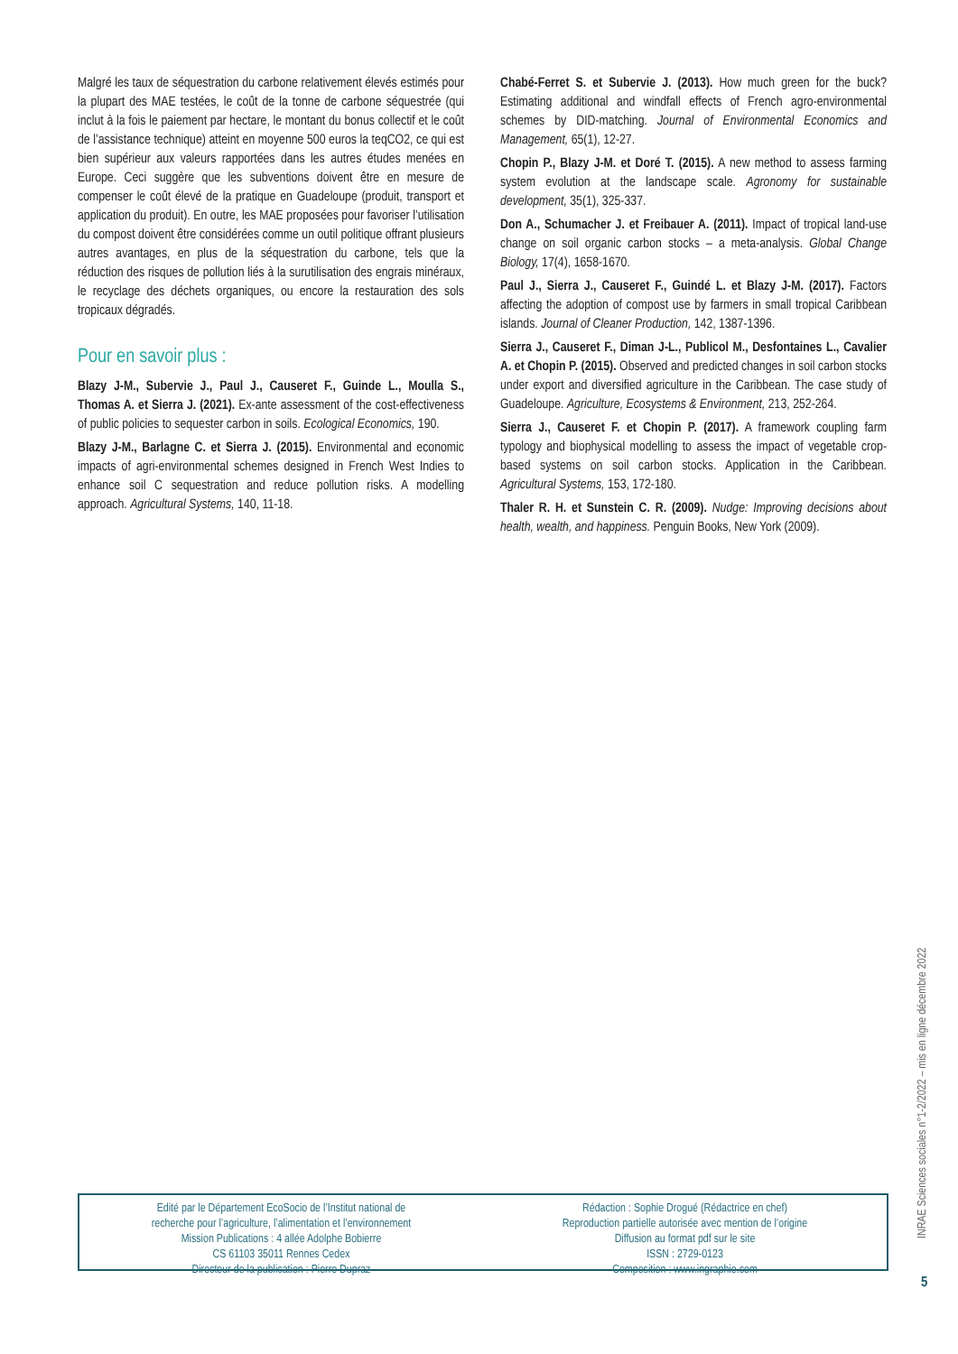Malgré les taux de séquestration du carbone relativement élevés estimés pour la plupart des MAE testées, le coût de la tonne de carbone séquestrée (qui inclut à la fois le paiement par hectare, le montant du bonus collectif et le coût de l’assistance technique) atteint en moyenne 500 euros la teqCO2, ce qui est bien supérieur aux valeurs rapportées dans les autres études menées en Europe. Ceci suggère que les subventions doivent être en mesure de compenser le coût élevé de la pratique en Guadeloupe (produit, transport et application du produit). En outre, les MAE proposées pour favoriser l’utilisation du compost doivent être considérées comme un outil politique offrant plusieurs autres avantages, en plus de la séquestration du carbone, tels que la réduction des risques de pollution liés à la surutilisation des engrais minéraux, le recyclage des déchets organiques, ou encore la restauration des sols tropicaux dégradés.
Pour en savoir plus :
Blazy J-M., Subervie J., Paul J., Causeret F., Guinde L., Moulla S., Thomas A. et Sierra J. (2021). Ex-ante assessment of the cost-effectiveness of public policies to sequester carbon in soils. Ecological Economics, 190.
Blazy J-M., Barlagne C. et Sierra J. (2015). Environmental and economic impacts of agri-environmental schemes designed in French West Indies to enhance soil C sequestration and reduce pollution risks. A modelling approach. Agricultural Systems, 140, 11-18.
Chabé-Ferret S. et Subervie J. (2013). How much green for the buck? Estimating additional and windfall effects of French agro-environmental schemes by DID-matching. Journal of Environmental Economics and Management, 65(1), 12-27.
Chopin P., Blazy J-M. et Doré T. (2015). A new method to assess farming system evolution at the landscape scale. Agronomy for sustainable development, 35(1), 325-337.
Don A., Schumacher J. et Freibauer A. (2011). Impact of tropical land-use change on soil organic carbon stocks – a meta-analysis. Global Change Biology, 17(4), 1658-1670.
Paul J., Sierra J., Causeret F., Guindé L. et Blazy J-M. (2017). Factors affecting the adoption of compost use by farmers in small tropical Caribbean islands. Journal of Cleaner Production, 142, 1387-1396.
Sierra J., Causeret F., Diman J-L., Publicol M., Desfontaines L., Cavalier A. et Chopin P. (2015). Observed and predicted changes in soil carbon stocks under export and diversified agriculture in the Caribbean. The case study of Guadeloupe. Agriculture, Ecosystems & Environment, 213, 252-264.
Sierra J., Causeret F. et Chopin P. (2017). A framework coupling farm typology and biophysical modelling to assess the impact of vegetable crop-based systems on soil carbon stocks. Application in the Caribbean. Agricultural Systems, 153, 172-180.
Thaler R. H. et Sunstein C. R. (2009). Nudge: Improving decisions about health, wealth, and happiness. Penguin Books, New York (2009).
Edité par le Département EcoSocio de l’Institut national de
recherche pour l’agriculture, l’alimentation et l’environnement
Mission Publications : 4 allée Adolphe Bobierre
CS 61103 35011 Rennes Cedex
Directeur de la publication : Pierre Dupraz
Rédaction : Sophie Drogué (Rédactrice en chef)
Reproduction partielle autorisée avec mention de l’origine
Diffusion au format pdf sur le site
ISSN : 2729-0123
Composition : www.ingraphie.com
INRAE Sciences sociales n°1-2/2022 – mis en ligne décembre 2022
5